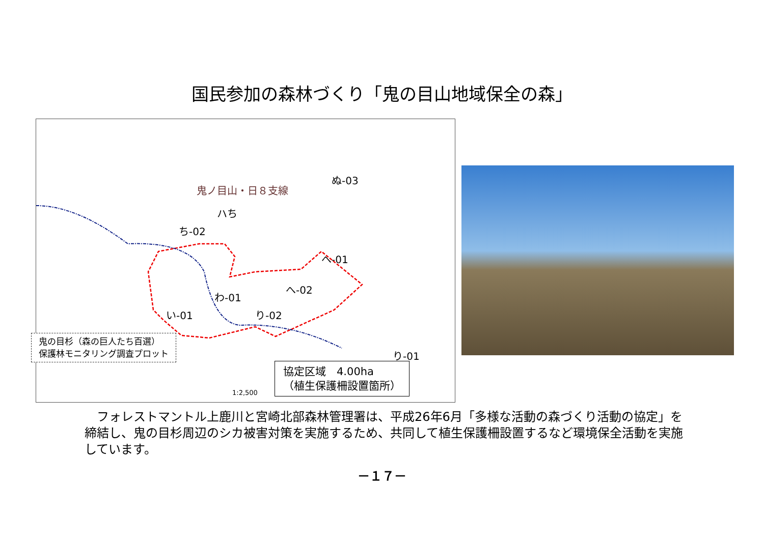国民参加の森林づくり「鬼の目山地域保全の森」
ぬ-03
鬼ノ目山・日８支線
ハち
ち-02
へ-01
へ-02
わ-01
い-01 り-02
り-01
1:2,500
鬼の目杉（森の巨人たち百選）
保護林モニタリング調査プロット
協定区域　4.00ha
（植生保護柵設置箇所）
　フォレストマントル上鹿川と宮崎北部森林管理署は、平成26年6月「多様な活動の森づくり活動の協定」を締結し、鬼の目杉周辺のシカ被害対策を実施するため、共同して植生保護柵設置するなど環境保全活動を実施しています。
－１７－